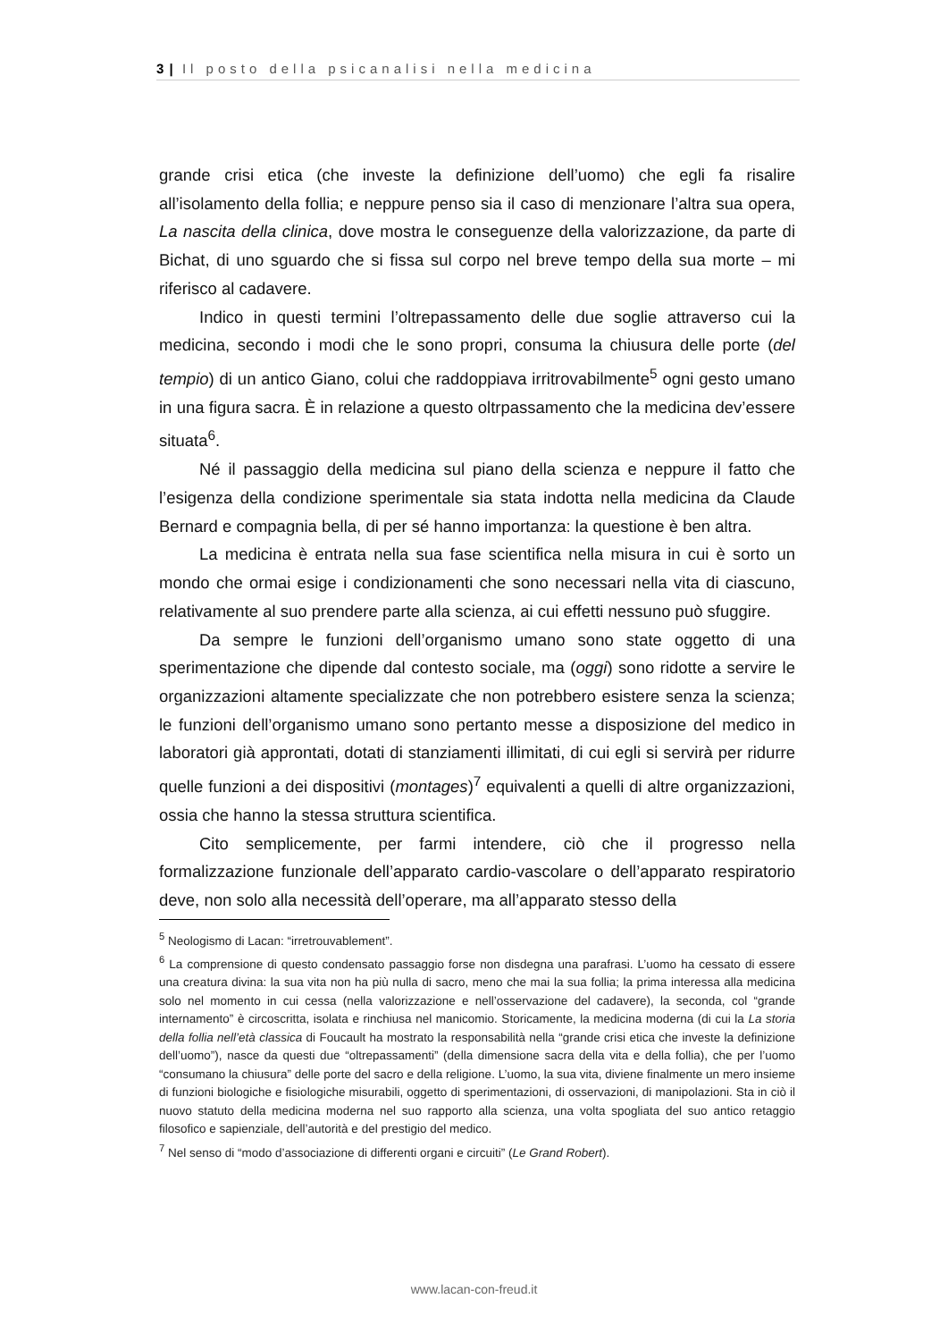3 | Il posto della psicanalisi nella medicina
grande crisi etica (che investe la definizione dell’uomo) che egli fa risalire all’isolamento della follia; e neppure penso sia il caso di menzionare l’altra sua opera, La nascita della clinica, dove mostra le conseguenze della valorizzazione, da parte di Bichat, di uno sguardo che si fissa sul corpo nel breve tempo della sua morte – mi riferisco al cadavere.
Indico in questi termini l’oltrepassamento delle due soglie attraverso cui la medicina, secondo i modi che le sono propri, consuma la chiusura delle porte (del tempio) di un antico Giano, colui che raddoppiava irritrovabilmente<sup>5</sup> ogni gesto umano in una figura sacra. È in relazione a questo oltrpassamento che la medicina dev’essere situata<sup>6</sup>.
Né il passaggio della medicina sul piano della scienza e neppure il fatto che l’esigenza della condizione sperimentale sia stata indotta nella medicina da Claude Bernard e compagnia bella, di per sé hanno importanza: la questione è ben altra.
La medicina è entrata nella sua fase scientifica nella misura in cui è sorto un mondo che ormai esige i condizionamenti che sono necessari nella vita di ciascuno, relativamente al suo prendere parte alla scienza, ai cui effetti nessuno può sfuggire.
Da sempre le funzioni dell’organismo umano sono state oggetto di una sperimentazione che dipende dal contesto sociale, ma (oggi) sono ridotte a servire le organizzazioni altamente specializzate che non potrebbero esistere senza la scienza; le funzioni dell’organismo umano sono pertanto messe a disposizione del medico in laboratori già approntati, dotati di stanziamenti illimitati, di cui egli si servirà per ridurre quelle funzioni a dei dispositivi (montages)<sup>7</sup> equivalenti a quelli di altre organizzazioni, ossia che hanno la stessa struttura scientifica.
Cito semplicemente, per farmi intendere, ciò che il progresso nella formalizzazione funzionale dell’apparato cardio-vascolare o dell’apparato respiratorio deve, non solo alla necessità dell’operare, ma all’apparato stesso della
<sup>5</sup> Neologismo di Lacan: “irretrouvablement”.
<sup>6</sup> La comprensione di questo condensato passaggio forse non disdegna una parafrasi. L’uomo ha cessato di essere una creatura divina: la sua vita non ha più nulla di sacro, meno che mai la sua follia; la prima interessa alla medicina solo nel momento in cui cessa (nella valorizzazione e nell’osservazione del cadavere), la seconda, col “grande internamento” è circoscritta, isolata e rinchiusa nel manicomio. Storicamente, la medicina moderna (di cui la La storia della follia nell’età classica di Foucault ha mostrato la responsabilità nella “grande crisi etica che investe la definizione dell’uomo”), nasce da questi due “oltrepassamenti” (della dimensione sacra della vita e della follia), che per l’uomo “consumano la chiusura” delle porte del sacro e della religione. L’uomo, la sua vita, diviene finalmente un mero insieme di funzioni biologiche e fisiologiche misurabili, oggetto di sperimentazioni, di osservazioni, di manipolazioni. Sta in ciò il nuovo statuto della medicina moderna nel suo rapporto alla scienza, una volta spogliata del suo antico retaggio filosofico e sapienziale, dell’autorità e del prestigio del medico.
<sup>7</sup> Nel senso di “modo d’associazione di differenti organi e circuiti” (Le Grand Robert).
www.lacan-con-freud.it